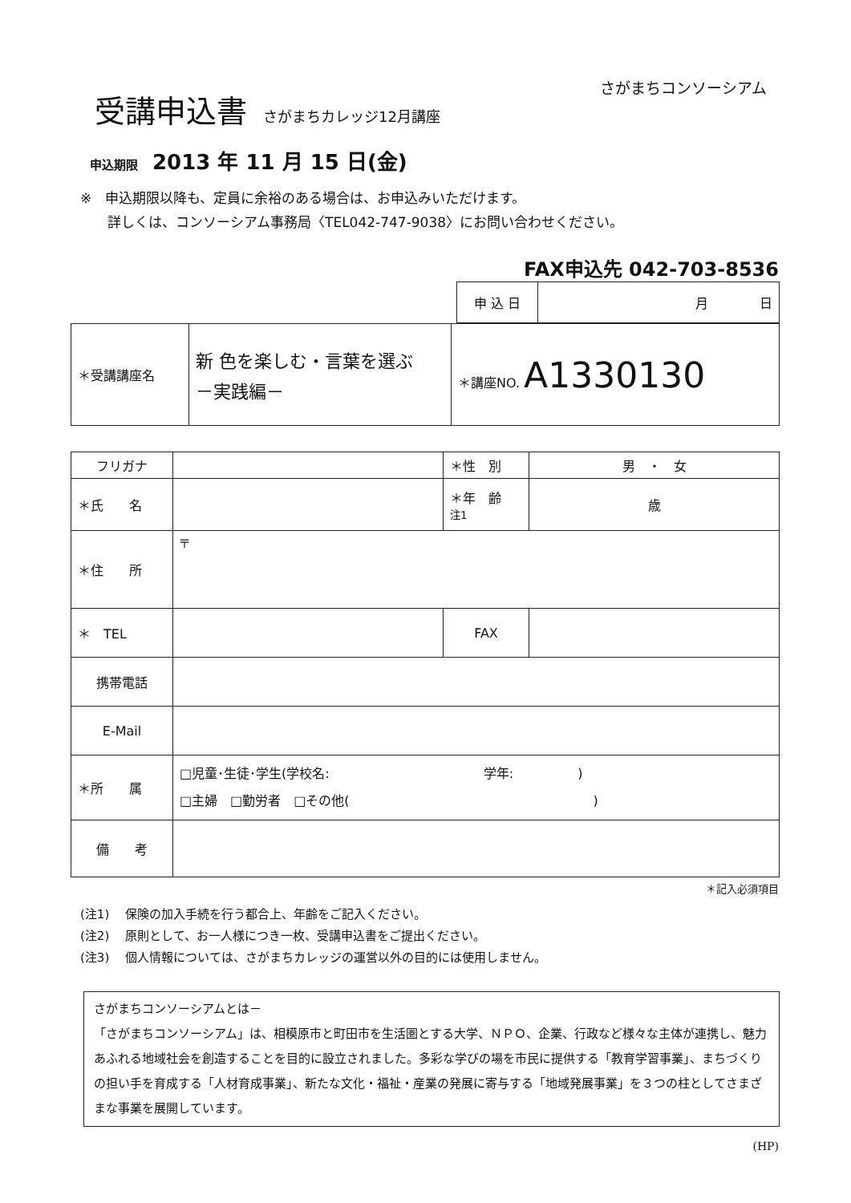さがまちコンソーシアム
受講申込書 さがまちカレッジ12月講座
申込期限 2013 年 11 月 15 日(金)
※　申込期限以降も、定員に余裕のある場合は、お申込みいただけます。
　　詳しくは、コンソーシアム事務局〈TEL042-747-9038〉にお問い合わせください。
FAX申込先 042-703-8536
| 申 込 日 | 月 日 |
| ＊受講講座名 | 新 色を楽しむ・言葉を選ぶ －実践編－ | ＊講座NO. A1330130 |
| フリガナ | | ＊性 別 | 男 ・ 女 |
| ＊氏 名 | | ＊年 齢 注1 | 歳 |
| ＊住 所 | 〒 | | |
| ＊ TEL | | FAX | |
| 携帯電話 | | | |
| E-Mail | | | |
| ＊所 属 | □児童･生徒･学生(学校名: 学年: ) □主婦 □勤労者 □その他( ) | | |
| 備 考 | | | |
＊記入必須項目
(注1)　 保険の加入手続を行う都合上、年齢をご記入ください。
(注2)　 原則として、お一人様につき一枚、受講申込書をご提出ください。
(注3)　 個人情報については、さがまちカレッジの運営以外の目的には使用しません。
さがまちコンソーシアムとは－
「さがまちコンソーシアム」は、相模原市と町田市を生活圏とする大学、ＮＰＯ、企業、行政など様々な主体が連携し、魅力あふれる地域社会を創造することを目的に設立されました。多彩な学びの場を市民に提供する「教育学習事業」、まちづくりの担い手を育成する「人材育成事業」、新たな文化・福祉・産業の発展に寄与する「地域発展事業」を３つの柱としてさまざまな事業を展開しています。
(HP)